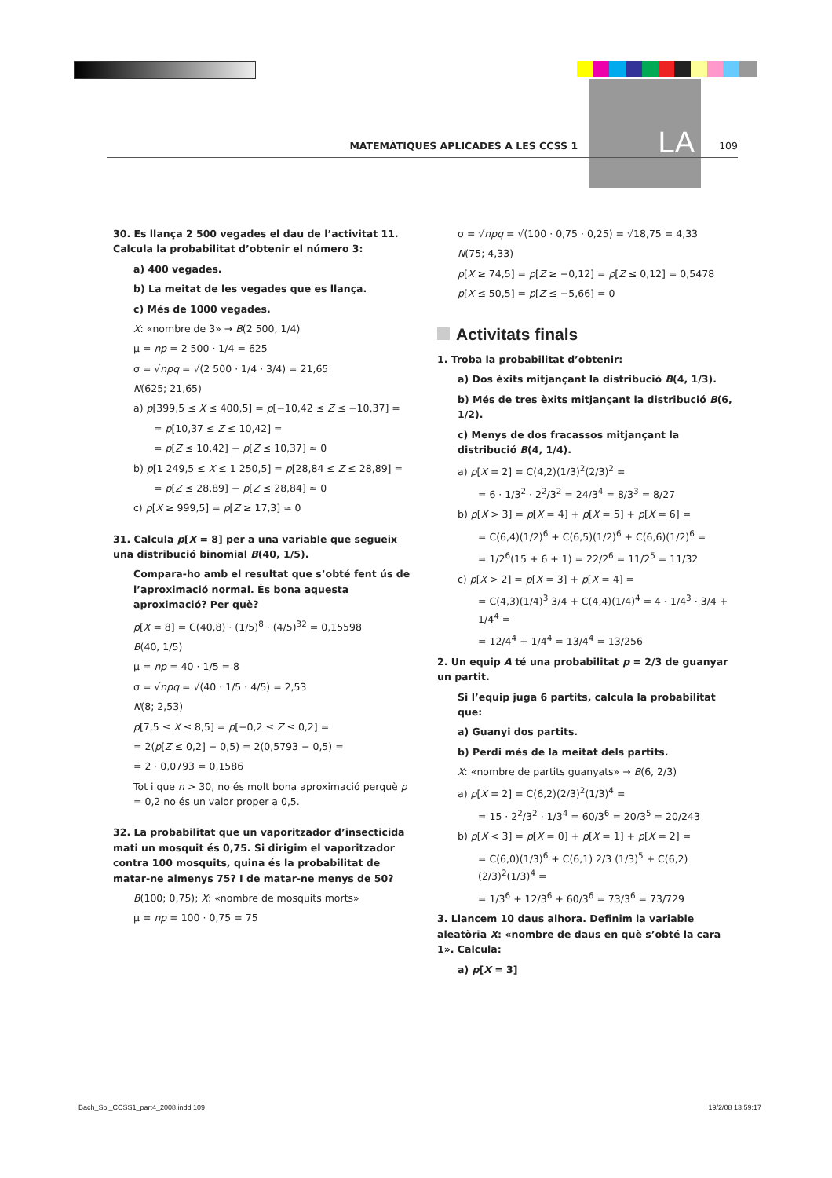LA
MATEMÀTIQUES APLICADES A LES CCSS 1 109
30. Es llança 2 500 vegades el dau de l’activitat 11. Calcula la probabilitat d’obtenir el número 3:
a) 400 vegades.
b) La meitat de les vegades que es llança.
c) Més de 1000 vegades.
X: «nombre de 3» → B(2 500, 1/4)
μ = np = 2 500 · 1/4 = 625
σ = √npq = √(2 500 · 1/4 · 3/4) = 21,65
N(625; 21,65)
a) p[399,5 ≤ X ≤ 400,5] = p[−10,42 ≤ Z ≤ −10,37] =
= p[10,37 ≤ Z ≤ 10,42] =
= p[Z ≤ 10,42] − p[Z ≤ 10,37] ≃ 0
b) p[1 249,5 ≤ X ≤ 1 250,5] = p[28,84 ≤ Z ≤ 28,89] =
= p[Z ≤ 28,89] − p[Z ≤ 28,84] ≃ 0
c) p[X ≥ 999,5] = p[Z ≥ 17,3] ≃ 0
31. Calcula p[X = 8] per a una variable que segueix una distribució binomial B(40, 1/5).
Compara-ho amb el resultat que s’obté fent ús de l’aproximació normal. És bona aquesta aproximació? Per què?
p[X = 8] = C(40,8) · (1/5)<sup>8</sup> · (4/5)<sup>32</sup> = 0,15598
B(40, 1/5)
μ = np = 40 · 1/5 = 8
σ = √npq = √(40 · 1/5 · 4/5) = 2,53
N(8; 2,53)
p[7,5 ≤ X ≤ 8,5] = p[−0,2 ≤ Z ≤ 0,2] =
= 2(p[Z ≤ 0,2] − 0,5) = 2(0,5793 − 0,5) =
= 2 · 0,0793 = 0,1586
Tot i que n > 30, no és molt bona aproximació perquè p = 0,2 no és un valor proper a 0,5.
32. La probabilitat que un vaporitzador d’insecticida mati un mosquit és 0,75. Si dirigim el vaporitzador contra 100 mosquits, quina és la probabilitat de matar-ne almenys 75? I de matar-ne menys de 50?
B(100; 0,75); X: «nombre de mosquits morts»
μ = np = 100 · 0,75 = 75
σ = √npq = √(100 · 0,75 · 0,25) = √18,75 = 4,33
N(75; 4,33)
p[X ≥ 74,5] = p[Z ≥ −0,12] = p[Z ≤ 0,12] = 0,5478
p[X ≤ 50,5] = p[Z ≤ −5,66] = 0
Activitats finals
1. Troba la probabilitat d’obtenir:
a) Dos èxits mitjançant la distribució B(4, 1/3).
b) Més de tres èxits mitjançant la distribució B(6, 1/2).
c) Menys de dos fracassos mitjançant la distribució B(4, 1/4).
a) p[X = 2] = C(4,2)(1/3)<sup>2</sup>(2/3)<sup>2</sup> =
= 6 · 1/3<sup>2</sup> · 2<sup>2</sup>/3<sup>2</sup> = 24/3<sup>4</sup> = 8/3<sup>3</sup> = 8/27
b) p[X > 3] = p[X = 4] + p[X = 5] + p[X = 6] =
= C(6,4)(1/2)<sup>6</sup> + C(6,5)(1/2)<sup>6</sup> + C(6,6)(1/2)<sup>6</sup> =
= 1/2<sup>6</sup>(15 + 6 + 1) = 22/2<sup>6</sup> = 11/2<sup>5</sup> = 11/32
c) p[X > 2] = p[X = 3] + p[X = 4] =
= C(4,3)(1/4)<sup>3</sup> 3/4 + C(4,4)(1/4)<sup>4</sup> = 4 · 1/4<sup>3</sup> · 3/4 + 1/4<sup>4</sup> =
= 12/4<sup>4</sup> + 1/4<sup>4</sup> = 13/4<sup>4</sup> = 13/256
2. Un equip A té una probabilitat p = 2/3 de guanyar un partit.
Si l’equip juga 6 partits, calcula la probabilitat que:
a) Guanyi dos partits.
b) Perdi més de la meitat dels partits.
X: «nombre de partits guanyats» → B(6, 2/3)
a) p[X = 2] = C(6,2)(2/3)<sup>2</sup>(1/3)<sup>4</sup> =
= 15 · 2<sup>2</sup>/3<sup>2</sup> · 1/3<sup>4</sup> = 60/3<sup>6</sup> = 20/3<sup>5</sup> = 20/243
b) p[X < 3] = p[X = 0] + p[X = 1] + p[X = 2] =
= C(6,0)(1/3)<sup>6</sup> + C(6,1) 2/3 (1/3)<sup>5</sup> + C(6,2)(2/3)<sup>2</sup>(1/3)<sup>4</sup> =
= 1/3<sup>6</sup> + 12/3<sup>6</sup> + 60/3<sup>6</sup> = 73/3<sup>6</sup> = 73/729
3. Llancem 10 daus alhora. Definim la variable aleatòria X: «nombre de daus en què s’obté la cara 1». Calcula:
a) p[X = 3]
Bach_Sol_CCSS1_part4_2008.indd 109 19/2/08 13:59:17